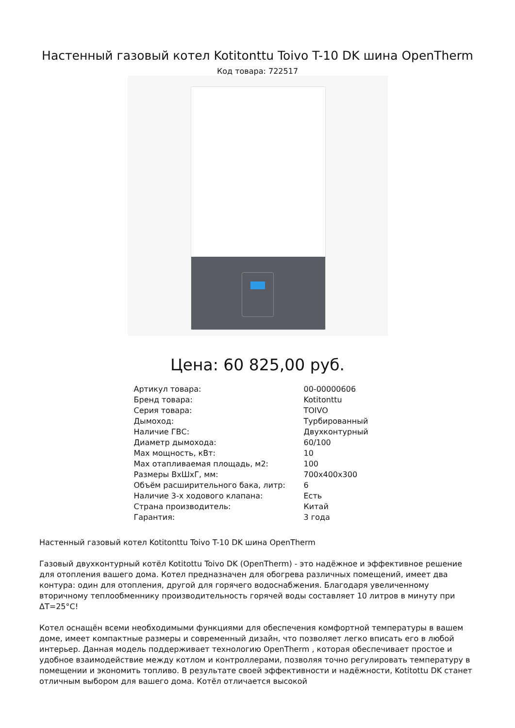Настенный газовый котел Kotitonttu Toivo T-10 DK шина OpenTherm
Код товара: 722517
Цена: 60 825,00 руб.
| Артикул товара: | 00-00000606 |
| Бренд товара: | Kotitonttu |
| Серия товара: | TOIVO |
| Дымоход: | Турбированный |
| Наличие ГВС: | Двухконтурный |
| Диаметр дымохода: | 60/100 |
| Max мощность, кВт: | 10 |
| Max отапливаемая площадь, м2: | 100 |
| Размеры ВхШхГ, мм: | 700x400x300 |
| Объём расширительного бака, литр: | 6 |
| Наличие 3-х ходового клапана: | Есть |
| Страна производитель: | Китай |
| Гарантия: | 3 года |
Настенный газовый котел Kotitonttu Toivo T-10 DK шина OpenTherm
Газовый двухконтурный котёл Kotitottu Toivo DK (OpenTherm) - это надёжное и эффективное решение для отопления вашего дома. Котел предназначен для обогрева различных помещений, имеет два контура: один для отопления, другой для горячего водоснабжения. Благодаря увеличенному вторичному теплообменнику производительность горячей воды составляет 10 литров в минуту при ΔT=25°C!
Котел оснащён всеми необходимыми функциями для обеспечения комфортной температуры в вашем доме, имеет компактные размеры и современный дизайн, что позволяет легко вписать его в любой интерьер. Данная модель поддерживает технологию OpenTherm , которая обеспечивает простое и удобное взаимодействие между котлом и контроллерами, позволяя точно регулировать температуру в помещении и экономить топливо. В результате своей эффективности и надёжности, Kotitottu DK станет отличным выбором для вашего дома. Котёл отличается высокой